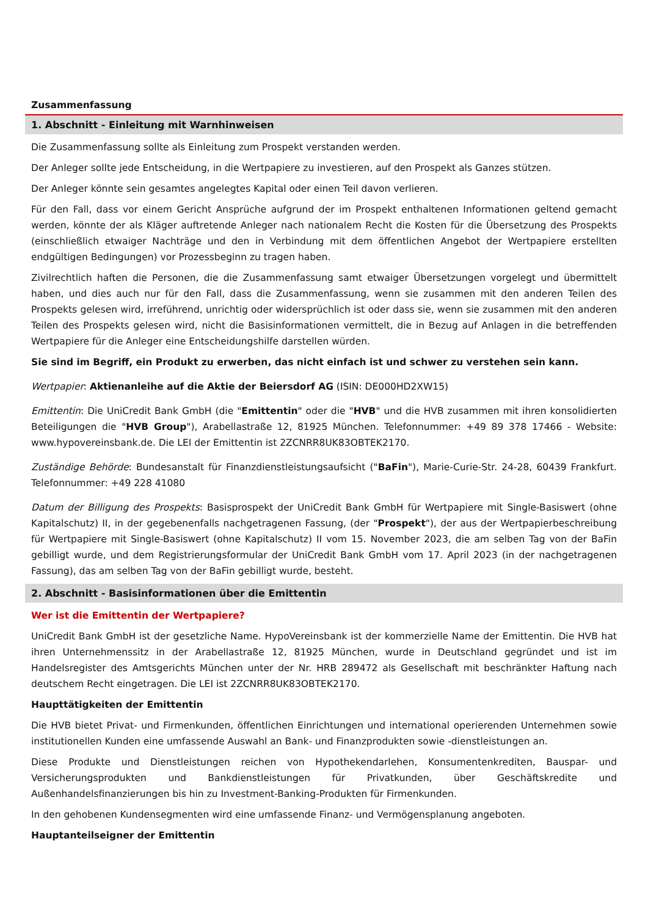Zusammenfassung
1. Abschnitt - Einleitung mit Warnhinweisen
Die Zusammenfassung sollte als Einleitung zum Prospekt verstanden werden.
Der Anleger sollte jede Entscheidung, in die Wertpapiere zu investieren, auf den Prospekt als Ganzes stützen.
Der Anleger könnte sein gesamtes angelegtes Kapital oder einen Teil davon verlieren.
Für den Fall, dass vor einem Gericht Ansprüche aufgrund der im Prospekt enthaltenen Informationen geltend gemacht werden, könnte der als Kläger auftretende Anleger nach nationalem Recht die Kosten für die Übersetzung des Prospekts (einschließlich etwaiger Nachträge und den in Verbindung mit dem öffentlichen Angebot der Wertpapiere erstellten endgültigen Bedingungen) vor Prozessbeginn zu tragen haben.
Zivilrechtlich haften die Personen, die die Zusammenfassung samt etwaiger Übersetzungen vorgelegt und übermittelt haben, und dies auch nur für den Fall, dass die Zusammenfassung, wenn sie zusammen mit den anderen Teilen des Prospekts gelesen wird, irreführend, unrichtig oder widersprüchlich ist oder dass sie, wenn sie zusammen mit den anderen Teilen des Prospekts gelesen wird, nicht die Basisinformationen vermittelt, die in Bezug auf Anlagen in die betreffenden Wertpapiere für die Anleger eine Entscheidungshilfe darstellen würden.
Sie sind im Begriff, ein Produkt zu erwerben, das nicht einfach ist und schwer zu verstehen sein kann.
Wertpapier: Aktienanleihe auf die Aktie der Beiersdorf AG (ISIN: DE000HD2XW15)
Emittentin: Die UniCredit Bank GmbH (die "Emittentin" oder die "HVB" und die HVB zusammen mit ihren konsolidierten Beteiligungen die "HVB Group"), Arabellastraße 12, 81925 München. Telefonnummer: +49 89 378 17466 - Website: www.hypovereinsbank.de. Die LEI der Emittentin ist 2ZCNRR8UK83OBTEK2170.
Zuständige Behörde: Bundesanstalt für Finanzdienstleistungsaufsicht ("BaFin"), Marie-Curie-Str. 24-28, 60439 Frankfurt. Telefonnummer: +49 228 41080
Datum der Billigung des Prospekts: Basisprospekt der UniCredit Bank GmbH für Wertpapiere mit Single-Basiswert (ohne Kapitalschutz) II, in der gegebenenfalls nachgetragenen Fassung, (der "Prospekt"), der aus der Wertpapierbeschreibung für Wertpapiere mit Single-Basiswert (ohne Kapitalschutz) II vom 15. November 2023, die am selben Tag von der BaFin gebilligt wurde, und dem Registrierungsformular der UniCredit Bank GmbH vom 17. April 2023 (in der nachgetragenen Fassung), das am selben Tag von der BaFin gebilligt wurde, besteht.
2. Abschnitt - Basisinformationen über die Emittentin
Wer ist die Emittentin der Wertpapiere?
UniCredit Bank GmbH ist der gesetzliche Name. HypoVereinsbank ist der kommerzielle Name der Emittentin. Die HVB hat ihren Unternehmenssitz in der Arabellastraße 12, 81925 München, wurde in Deutschland gegründet und ist im Handelsregister des Amtsgerichts München unter der Nr. HRB 289472 als Gesellschaft mit beschränkter Haftung nach deutschem Recht eingetragen. Die LEI ist 2ZCNRR8UK83OBTEK2170.
Haupttätigkeiten der Emittentin
Die HVB bietet Privat- und Firmenkunden, öffentlichen Einrichtungen und international operierenden Unternehmen sowie institutionellen Kunden eine umfassende Auswahl an Bank- und Finanzprodukten sowie -dienstleistungen an.
Diese Produkte und Dienstleistungen reichen von Hypothekendarlehen, Konsumentenkrediten, Bauspar- und Versicherungsprodukten und Bankdienstleistungen für Privatkunden, über Geschäftskredite und Außenhandelsfinanzierungen bis hin zu Investment-Banking-Produkten für Firmenkunden.
In den gehobenen Kundensegmenten wird eine umfassende Finanz- und Vermögensplanung angeboten.
Hauptanteilseigner der Emittentin